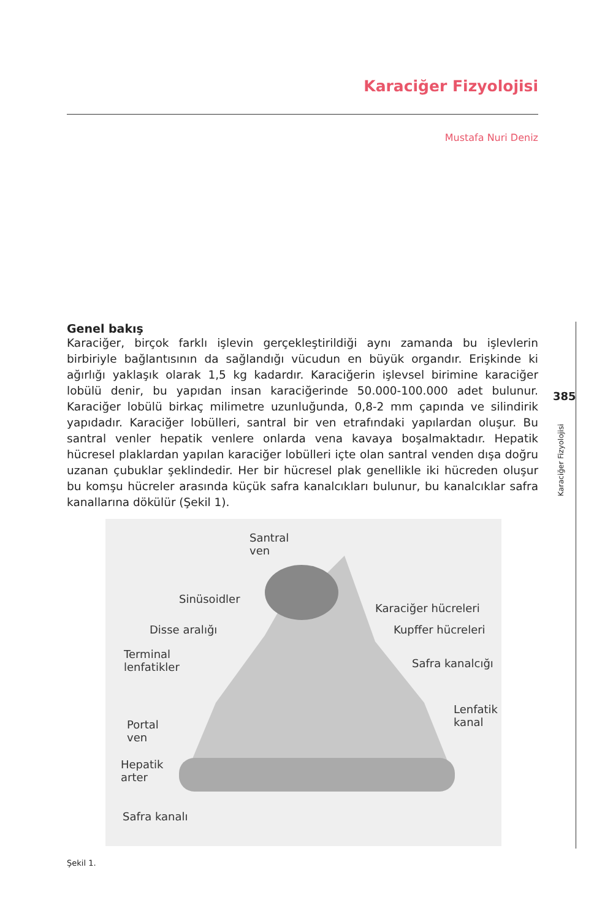Karaciğer Fizyolojisi
Mustafa Nuri Deniz
385
Karaciğer Fizyolojisi
Genel bakış
Karaciğer, birçok farklı işlevin gerçekleştirildiği aynı zamanda bu işlevlerin birbiriyle bağlantısının da sağlandığı vücudun en büyük organdır. Erişkinde ki ağırlığı yaklaşık olarak 1,5 kg kadardır. Karaciğerin işlevsel birimine karaciğer lobülü denir, bu yapıdan insan karaciğerinde 50.000-100.000 adet bulunur. Karaciğer lobülü birkaç milimetre uzunluğunda, 0,8-2 mm çapında ve silindirik yapıdadır. Karaciğer lobülleri, santral bir ven etrafındaki yapılardan oluşur. Bu santral venler hepatik venlere onlarda vena kavaya boşalmaktadır. Hepatik hücresel plaklardan yapılan karaciğer lobülleri içte olan santral venden dışa doğru uzanan çubuklar şeklindedir. Her bir hücresel plak genellikle iki hücreden oluşur bu komşu hücreler arasında küçük safra kanalcıkları bulunur, bu kanalcıklar safra kanallarına dökülür (Şekil 1).
Santral
ven
Sinüsoidler
Disse aralığı
Terminal
lenfatikler
Portal
ven
Hepatik
arter
Safra kanalı
Karaciğer hücreleri
Kupffer hücreleri
Safra kanalcığı
Lenfatik
kanal
Şekil 1.